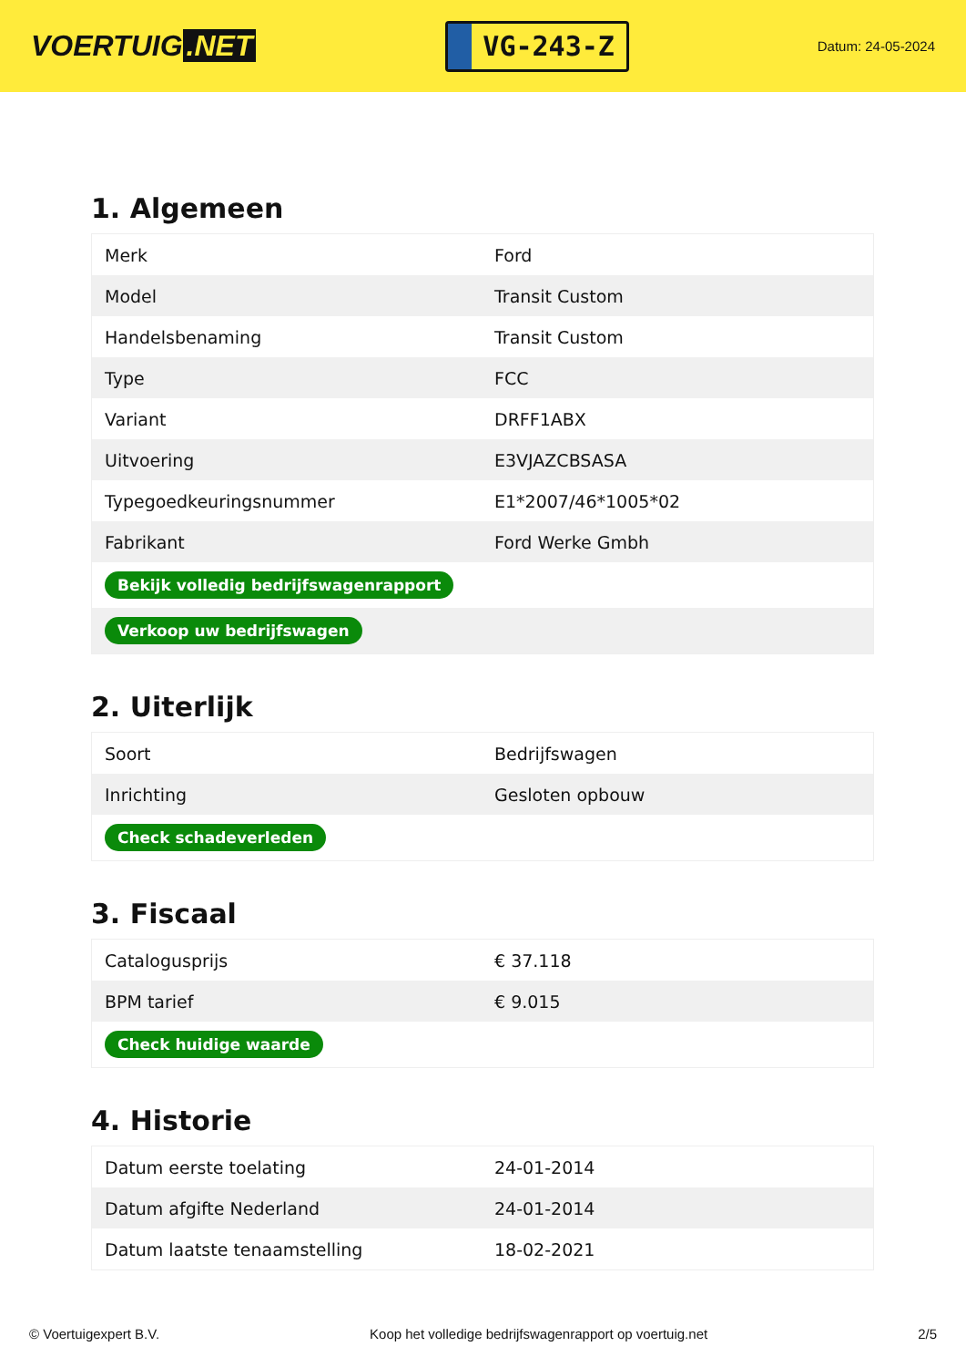VOERTUIG.NET
VG-243-Z
Datum: 24-05-2024
1. Algemeen
| Merk | Ford |
| Model | Transit Custom |
| Handelsbenaming | Transit Custom |
| Type | FCC |
| Variant | DRFF1ABX |
| Uitvoering | E3VJAZCBSASA |
| Typegoedkeuringsnummer | E1*2007/46*1005*02 |
| Fabrikant | Ford Werke Gmbh |
| Bekijk volledig bedrijfswagenrapport | |
| Verkoop uw bedrijfswagen | |
2. Uiterlijk
| Soort | Bedrijfswagen |
| Inrichting | Gesloten opbouw |
| Check schadeverleden | |
3. Fiscaal
| Catalogusprijs | € 37.118 |
| BPM tarief | € 9.015 |
| Check huidige waarde | |
4. Historie
| Datum eerste toelating | 24-01-2014 |
| Datum afgifte Nederland | 24-01-2014 |
| Datum laatste tenaamstelling | 18-02-2021 |
© Voertuigexpert B.V. Koop het volledige bedrijfswagenrapport op voertuig.net 2/5